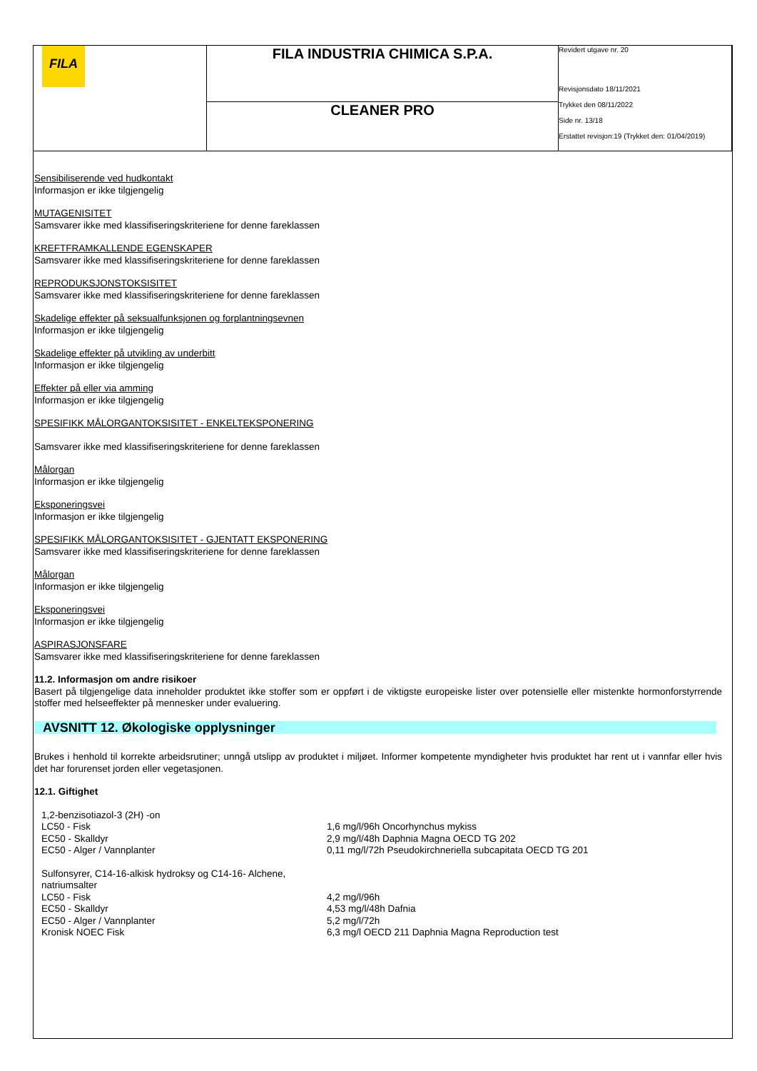| FILA | FILA INDUSTRIA CHIMICA S.P.A. | Revidert utgave nr. 20 Revisjonsdato 18/11/2021 Trykket den 08/11/2022 Side nr. 13/18 Erstattet revisjon:19 (Trykket den: 01/04/2019) |
| | CLEANER PRO | |
Sensibiliserende ved hudkontakt
Informasjon er ikke tilgjengelig
MUTAGENISITET
Samsvarer ikke med klassifiseringskriteriene for denne fareklassen
KREFTFRAMKALLENDE EGENSKAPER
Samsvarer ikke med klassifiseringskriteriene for denne fareklassen
REPRODUKSJONSTOKSISITET
Samsvarer ikke med klassifiseringskriteriene for denne fareklassen
Skadelige effekter på seksualfunksjonen og forplantningsevnen
Informasjon er ikke tilgjengelig
Skadelige effekter på utvikling av underbitt
Informasjon er ikke tilgjengelig
Effekter på eller via amming
Informasjon er ikke tilgjengelig
SPESIFIKK MÅLORGANTOKSISITET - ENKELTEKSPONERING
Samsvarer ikke med klassifiseringskriteriene for denne fareklassen
Målorgan
Informasjon er ikke tilgjengelig
Eksponeringsvei
Informasjon er ikke tilgjengelig
SPESIFIKK MÅLORGANTOKSISITET - GJENTATT EKSPONERING
Samsvarer ikke med klassifiseringskriteriene for denne fareklassen
Målorgan
Informasjon er ikke tilgjengelig
Eksponeringsvei
Informasjon er ikke tilgjengelig
ASPIRASJONSFARE
Samsvarer ikke med klassifiseringskriteriene for denne fareklassen
11.2. Informasjon om andre risikoer
Basert på tilgjengelige data inneholder produktet ikke stoffer som er oppført i de viktigste europeiske lister over potensielle eller mistenkte hormonforstyrrende stoffer med helseeffekter på mennesker under evaluering.
AVSNITT 12. Økologiske opplysninger
Brukes i henhold til korrekte arbeidsrutiner; unngå utslipp av produktet i miljøet. Informer kompetente myndigheter hvis produktet har rent ut i vannfar eller hvis det har forurenset jorden eller vegetasjonen.
12.1. Giftighet
| 1,2-benzisotiazol-3 (2H) -on | |
| LC50 - Fisk | 1,6 mg/l/96h Oncorhynchus mykiss |
| EC50 - Skalldyr | 2,9 mg/l/48h Daphnia Magna OECD TG 202 |
| EC50 - Alger / Vannplanter | 0,11 mg/l/72h Pseudokirchneriella subcapitata OECD TG 201 |
| Sulfonsyrer, C14-16-alkisk hydroksy og C14-16- Alchene, natriumsalter | |
| LC50 - Fisk | 4,2 mg/l/96h |
| EC50 - Skalldyr | 4,53 mg/l/48h Dafnia |
| EC50 - Alger / Vannplanter | 5,2 mg/l/72h |
| Kronisk NOEC Fisk | 6,3 mg/l OECD 211 Daphnia Magna Reproduction test |